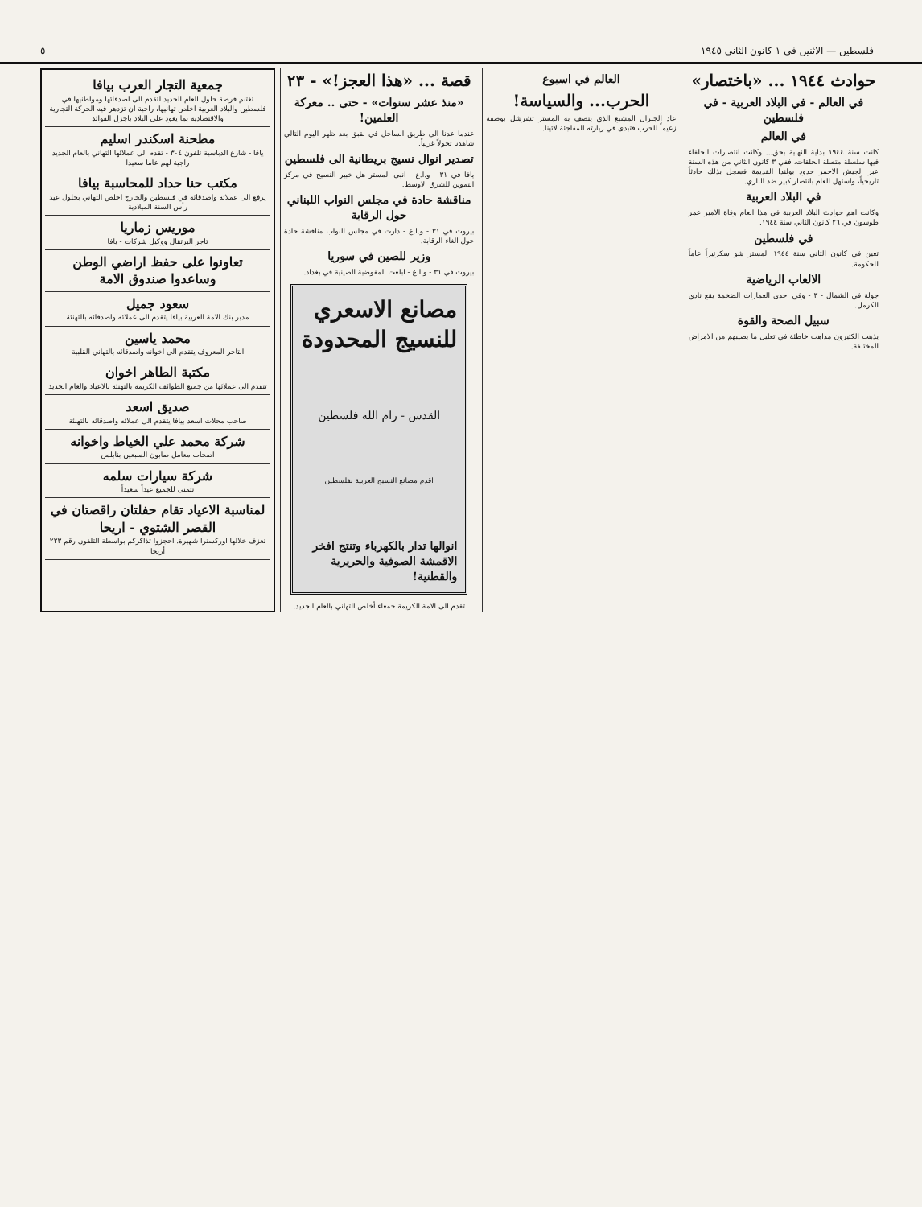فلسطين — الاثنين في ١ كانون الثاني ١٩٤٥ ٥
حوادث ١٩٤٤ ... «باختصار»
في العالم - في البلاد العربية - في فلسطين
في العالم
كانت سنة ١٩٤٤ بداية النهاية بحق... وكانت انتصارات الحلفاء فيها سلسلة متصلة الحلقات، ففي ٣ كانون الثاني من هذه السنة عبر الجيش الاحمر حدود بولندا القديمة فسجل بذلك حادثاً تاريخياً، واستهل العام بانتصار كبير ضد النازي.
في البلاد العربية
وكانت اهم حوادث البلاد العربية في هذا العام وفاة الامير عمر طوسون في ٢٦ كانون الثاني سنة ١٩٤٤.
في فلسطين
تعين في كانون الثاني سنة ١٩٤٤ المستر شو سكرتيراً عاماً للحكومة.
الالعاب الرياضية
جولة في الشمال - ٣ - وفي احدى العمارات الضخمة يقع نادي الكرمل.
سبيل الصحة والقوة
يذهب الكثيرون مذاهب خاطئة في تعليل ما يصيبهم من الامراض المختلفة.
العالم في اسبوع
الحرب... والسياسة!
عاد الجنرال المشبع الذي يتصف به المستر تشرشل بوصفه زعيماً للحرب فتبدى في زيارته المفاجئة لاثينا.
قصة ... «هذا العجز!» - ٢٣
«منذ عشر سنوات» - حتى .. معركة العلمين!
عندما عدنا الى طريق الساحل في بقبق بعد ظهر اليوم التالي شاهدنا تحولاً غريباً.
تصدير انوال نسيج بريطانية الى فلسطين
يافا في ٣١ - و.ا.ع - انبى المستر هل خبير النسيج في مركز التموين للشرق الاوسط.
مناقشة حادة في مجلس النواب اللبناني حول الرقابة
بيروت في ٣١ - و.ا.ع - دارت في مجلس النواب مناقشة حادة حول الغاء الرقابة.
وزير للصين في سوريا
بيروت في ٣١ - و.ا.ع - ابلغت المفوضية الصينية في بغداد.
مصانع الاسعري للنسيج المحدودة
القدس - رام الله فلسطين
اقدم مصانع النسيج العربية بفلسطين
انوالها تدار بالكهرباء وتنتج افخر الاقمشة الصوفية والحريرية والقطنية!
تقدم الى الامة الكريمة جمعاء أخلص التهاني بالعام الجديد.
جمعية التجار العرب بيافا
تغتنم فرصة حلول العام الجديد لتقدم الى اصدقائها ومواطنيها في فلسطين والبلاد العربية اخلص تهانيها، راجية ان تزدهر فيه الحركة التجارية والاقتصادية بما يعود على البلاد باجزل الفوائد
مطحنة اسكندر اسليم
يافا - شارع الدباسية تلفون ٣٠٤ - تقدم الى عملائها التهاني بالعام الجديد راجية لهم عاما سعيدا
مكتب حنا حداد للمحاسبة بيافا
يرفع الى عملائه واصدقائه في فلسطين والخارج اخلص التهاني بحلول عيد رأس السنة الميلادية
موريس زماريا
تاجر البرتقال ووكيل شركات - يافا
تعاونوا على حفظ اراضي الوطن وساعدوا صندوق الامة
سعود جميل
مدير بنك الامة العربية بيافا يتقدم الى عملائه واصدقائه بالتهنئة
محمد ياسين
التاجر المعروف يتقدم الى اخوانه واصدقائه بالتهاني القلبية
مكتبة الطاهر اخوان
تتقدم الى عملائها من جميع الطوائف الكريمة بالتهنئة بالاعياد والعام الجديد
صديق اسعد
صاحب محلات اسعد بيافا يتقدم الى عملائه واصدقائه بالتهنئة
شركة محمد علي الخياط واخوانه
اصحاب معامل صابون السبعين بنابلس
شركة سيارات سلمه
تتمنى للجميع عيداً سعيداً
لمناسبة الاعياد تقام حفلتان راقصتان في القصر الشتوي - اريحا
تعزف خلالها اوركسترا شهيرة. احجزوا تذاكركم بواسطة التلفون رقم ٢٢٣ أريحا